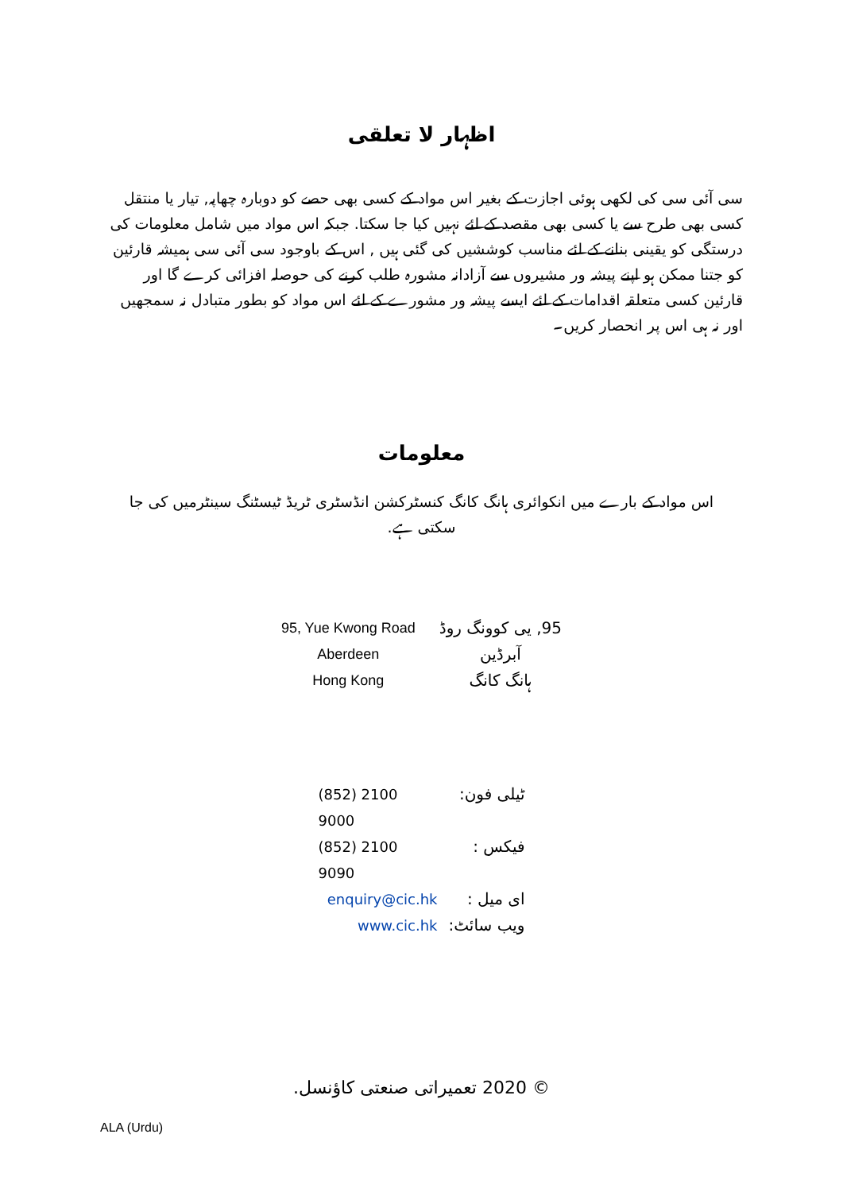اظہار لا تعلقی
سی آئی سی کی لکھی ہوئی اجازت کے بغیر اس مواد کے کسی بھی حصے کو دوبارہ چھاپہ, تیار یا منتقل کسی بھی طرح سے یا کسی بھی مقصد کے لئے نہیں کیا جا سکتا. جبکہ اس مواد میں شامل معلومات کی درستگی کو یقینی بنانے کے لئے مناسب کوششیں کی گئی ہیں , اس کے باوجود سی آئی سی ہمیشہ قارئین کو جتنا ممکن ہو اپنے پیشہ ور مشیروں سے آزادانہ مشورہ طلب کرنے کی حوصلہ افزائی کرے گا اور قارئین کسی متعلقہ اقدامات کے لئے ایسے پیشہ ور مشورے کے لئے اس مواد کو بطور متبادل نہ سمجھیں اور نہ ہی اس پر انحصار کریں۔
معلومات
اس مواد کے بارے میں انکوائری ہانگ کانگ کنسٹرکشن انڈسٹری ٹریڈ ٹیسٹنگ سینٹرمیں کی جا سکتی ہے.
95, Yue Kwong Road
Aberdeen
Hong Kong
95, یی کوونگ روڈ
آبرڈین
ہانگ کانگ
ٹیلی فون: (852) 2100 9000
فیکس : (852) 2100 9090
ای میل : enquiry@cic.hk
ویب سائٹ: www.cic.hk
© 2020 تعمیراتی صنعتی کاؤنسل.
ALA (Urdu)